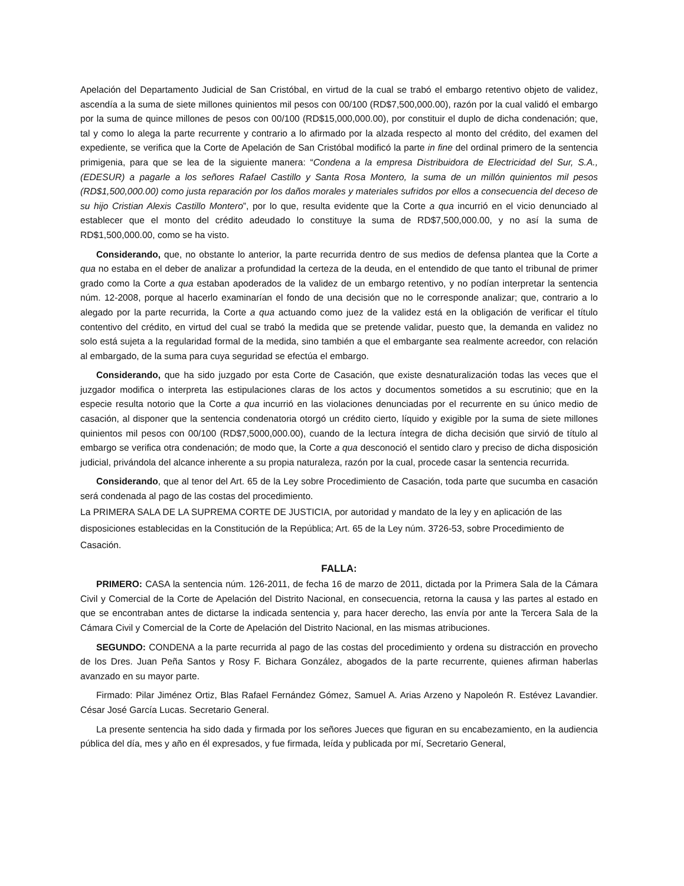Apelación del Departamento Judicial de San Cristóbal, en virtud de la cual se trabó el embargo retentivo objeto de validez, ascendía a la suma de siete millones quinientos mil pesos con 00/100 (RD$7,500,000.00), razón por la cual validó el embargo por la suma de quince millones de pesos con 00/100 (RD$15,000,000.00), por constituir el duplo de dicha condenación; que, tal y como lo alega la parte recurrente y contrario a lo afirmado por la alzada respecto al monto del crédito, del examen del expediente, se verifica que la Corte de Apelación de San Cristóbal modificó la parte in fine del ordinal primero de la sentencia primigenia, para que se lea de la siguiente manera: “Condena a la empresa Distribuidora de Electricidad del Sur, S.A., (EDESUR) a pagarle a los señores Rafael Castillo y Santa Rosa Montero, la suma de un millón quinientos mil pesos (RD$1,500,000.00) como justa reparación por los daños morales y materiales sufridos por ellos a consecuencia del deceso de su hijo Cristian Alexis Castillo Montero”, por lo que, resulta evidente que la Corte a qua incurrió en el vicio denunciado al establecer que el monto del crédito adeudado lo constituye la suma de RD$7,500,000.00, y no así la suma de RD$1,500,000.00, como se ha visto.
Considerando, que, no obstante lo anterior, la parte recurrida dentro de sus medios de defensa plantea que la Corte a qua no estaba en el deber de analizar a profundidad la certeza de la deuda, en el entendido de que tanto el tribunal de primer grado como la Corte a qua estaban apoderados de la validez de un embargo retentivo, y no podían interpretar la sentencia núm. 12-2008, porque al hacerlo examinarían el fondo de una decisión que no le corresponde analizar; que, contrario a lo alegado por la parte recurrida, la Corte a qua actuando como juez de la validez está en la obligación de verificar el título contentivo del crédito, en virtud del cual se trabó la medida que se pretende validar, puesto que, la demanda en validez no solo está sujeta a la regularidad formal de la medida, sino también a que el embargante sea realmente acreedor, con relación al embargado, de la suma para cuya seguridad se efectúa el embargo.
Considerando, que ha sido juzgado por esta Corte de Casación, que existe desnaturalización todas las veces que el juzgador modifica o interpreta las estipulaciones claras de los actos y documentos sometidos a su escrutinio; que en la especie resulta notorio que la Corte a qua incurrió en las violaciones denunciadas por el recurrente en su único medio de casación, al disponer que la sentencia condenatoria otorgó un crédito cierto, líquido y exigible por la suma de siete millones quinientos mil pesos con 00/100 (RD$7,5000,000.00), cuando de la lectura íntegra de dicha decisión que sirvió de título al embargo se verifica otra condenación; de modo que, la Corte a qua desconoció el sentido claro y preciso de dicha disposición judicial, privándola del alcance inherente a su propia naturaleza, razón por la cual, procede casar la sentencia recurrida.
Considerando, que al tenor del Art. 65 de la Ley sobre Procedimiento de Casación, toda parte que sucumba en casación será condenada al pago de las costas del procedimiento.
La PRIMERA SALA DE LA SUPREMA CORTE DE JUSTICIA, por autoridad y mandato de la ley y en aplicación de las disposiciones establecidas en la Constitución de la República; Art. 65 de la Ley núm. 3726-53, sobre Procedimiento de Casación.
FALLA:
PRIMERO: CASA la sentencia núm. 126-2011, de fecha 16 de marzo de 2011, dictada por la Primera Sala de la Cámara Civil y Comercial de la Corte de Apelación del Distrito Nacional, en consecuencia, retorna la causa y las partes al estado en que se encontraban antes de dictarse la indicada sentencia y, para hacer derecho, las envía por ante la Tercera Sala de la Cámara Civil y Comercial de la Corte de Apelación del Distrito Nacional, en las mismas atribuciones.
SEGUNDO: CONDENA a la parte recurrida al pago de las costas del procedimiento y ordena su distracción en provecho de los Dres. Juan Peña Santos y Rosy F. Bichara González, abogados de la parte recurrente, quienes afirman haberlas avanzado en su mayor parte.
Firmado: Pilar Jiménez Ortiz, Blas Rafael Fernández Gómez, Samuel A. Arias Arzeno y Napoleón R. Estévez Lavandier. César José García Lucas. Secretario General.
La presente sentencia ha sido dada y firmada por los señores Jueces que figuran en su encabezamiento, en la audiencia pública del día, mes y año en él expresados, y fue firmada, leída y publicada por mí, Secretario General,